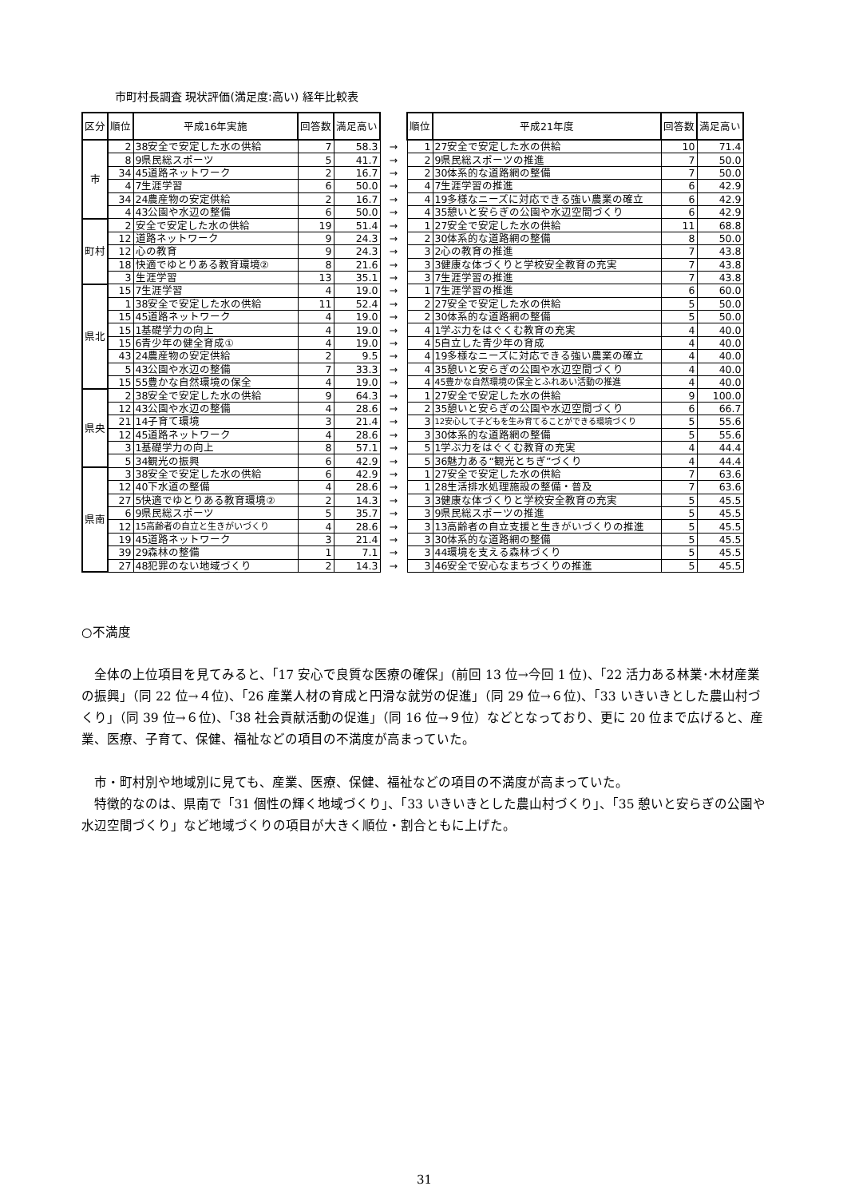市町村長調査 現状評価(満足度:高い) 経年比較表
| 区分 | 順位 | 平成16年実施 | 回答数 | 満足高い | | 順位 | 平成21年度 | 回答数 | 満足高い |
| 市 | 2 | 38安全で安定した水の供給 | 7 | 58.3 | → | 1 | 27安全で安定した水の供給 | 10 | 71.4 |
| | 8 | 9県民総スポーツ | 5 | 41.7 | → | 2 | 9県民総スポーツの推進 | 7 | 50.0 |
| | 34 | 45道路ネットワーク | 2 | 16.7 | → | 2 | 30体系的な道路網の整備 | 7 | 50.0 |
| | 4 | 7生涯学習 | 6 | 50.0 | → | 4 | 7生涯学習の推進 | 6 | 42.9 |
| | 34 | 24農産物の安定供給 | 2 | 16.7 | → | 4 | 19多様なニーズに対応できる強い農業の確立 | 6 | 42.9 |
| | 4 | 43公園や水辺の整備 | 6 | 50.0 | → | 4 | 35憩いと安らぎの公園や水辺空間づくり | 6 | 42.9 |
| 町村 | 2 | 安全で安定した水の供給 | 19 | 51.4 | → | 1 | 27安全で安定した水の供給 | 11 | 68.8 |
| | 12 | 道路ネットワーク | 9 | 24.3 | → | 2 | 30体系的な道路網の整備 | 8 | 50.0 |
| | 12 | 心の教育 | 9 | 24.3 | → | 3 | 2心の教育の推進 | 7 | 43.8 |
| | 18 | 快適でゆとりある教育環境② | 8 | 21.6 | → | 3 | 3健康な体づくりと学校安全教育の充実 | 7 | 43.8 |
| | 3 | 生涯学習 | 13 | 35.1 | → | 3 | 7生涯学習の推進 | 7 | 43.8 |
| 県北 | 15 | 7生涯学習 | 4 | 19.0 | → | 1 | 7生涯学習の推進 | 6 | 60.0 |
| | 1 | 38安全で安定した水の供給 | 11 | 52.4 | → | 2 | 27安全で安定した水の供給 | 5 | 50.0 |
| | 15 | 45道路ネットワーク | 4 | 19.0 | → | 2 | 30体系的な道路網の整備 | 5 | 50.0 |
| | 15 | 1基礎学力の向上 | 4 | 19.0 | → | 4 | 1学ぶ力をはぐくむ教育の充実 | 4 | 40.0 |
| | 15 | 6青少年の健全育成① | 4 | 19.0 | → | 4 | 5自立した青少年の育成 | 4 | 40.0 |
| | 43 | 24農産物の安定供給 | 2 | 9.5 | → | 4 | 19多様なニーズに対応できる強い農業の確立 | 4 | 40.0 |
| | 5 | 43公園や水辺の整備 | 7 | 33.3 | → | 4 | 35憩いと安らぎの公園や水辺空間づくり | 4 | 40.0 |
| | 15 | 55豊かな自然環境の保全 | 4 | 19.0 | → | 4 | 45豊かな自然環境の保全とふれあい活動の推進 | 4 | 40.0 |
| 県央 | 2 | 38安全で安定した水の供給 | 9 | 64.3 | → | 1 | 27安全で安定した水の供給 | 9 | 100.0 |
| | 12 | 43公園や水辺の整備 | 4 | 28.6 | → | 2 | 35憩いと安らぎの公園や水辺空間づくり | 6 | 66.7 |
| | 21 | 14子育て環境 | 3 | 21.4 | → | 3 | 12安心して子どもを生み育てることができる環境づくり | 5 | 55.6 |
| | 12 | 45道路ネットワーク | 4 | 28.6 | → | 3 | 30体系的な道路網の整備 | 5 | 55.6 |
| | 3 | 1基礎学力の向上 | 8 | 57.1 | → | 5 | 1学ぶ力をはぐくむ教育の充実 | 4 | 44.4 |
| | 5 | 34観光の振興 | 6 | 42.9 | → | 5 | 36魅力ある“観光とちぎ”づくり | 4 | 44.4 |
| 県南 | 3 | 38安全で安定した水の供給 | 6 | 42.9 | → | 1 | 27安全で安定した水の供給 | 7 | 63.6 |
| | 12 | 40下水道の整備 | 4 | 28.6 | → | 1 | 28生活排水処理施設の整備・普及 | 7 | 63.6 |
| | 27 | 5快適でゆとりある教育環境② | 2 | 14.3 | → | 3 | 3健康な体づくりと学校安全教育の充実 | 5 | 45.5 |
| | 6 | 9県民総スポーツ | 5 | 35.7 | → | 3 | 9県民総スポーツの推進 | 5 | 45.5 |
| | 12 | 15高齢者の自立と生きがいづくり | 4 | 28.6 | → | 3 | 13高齢者の自立支援と生きがいづくりの推進 | 5 | 45.5 |
| | 19 | 45道路ネットワーク | 3 | 21.4 | → | 3 | 30体系的な道路網の整備 | 5 | 45.5 |
| | 39 | 29森林の整備 | 1 | 7.1 | → | 3 | 44環境を支える森林づくり | 5 | 45.5 |
| | 27 | 48犯罪のない地域づくり | 2 | 14.3 | → | 3 | 46安全で安心なまちづくりの推進 | 5 | 45.5 |
○不満度
全体の上位項目を見てみると、「17 安心で良質な医療の確保」(前回 13 位→今回 1 位)、「22 活力ある林業･木材産業の振興」（同 22 位→４位)、「26 産業人材の育成と円滑な就労の促進」（同 29 位→６位)、「33 いきいきとした農山村づくり」（同 39 位→６位)、「38 社会貢献活動の促進」（同 16 位→９位）などとなっており、更に 20 位まで広げると、産業、医療、子育て、保健、福祉などの項目の不満度が高まっていた。
市・町村別や地域別に見ても、産業、医療、保健、福祉などの項目の不満度が高まっていた。
特徴的なのは、県南で「31 個性の輝く地域づくり」、「33 いきいきとした農山村づくり」、「35 憩いと安らぎの公園や水辺空間づくり」など地域づくりの項目が大きく順位・割合ともに上げた。
31